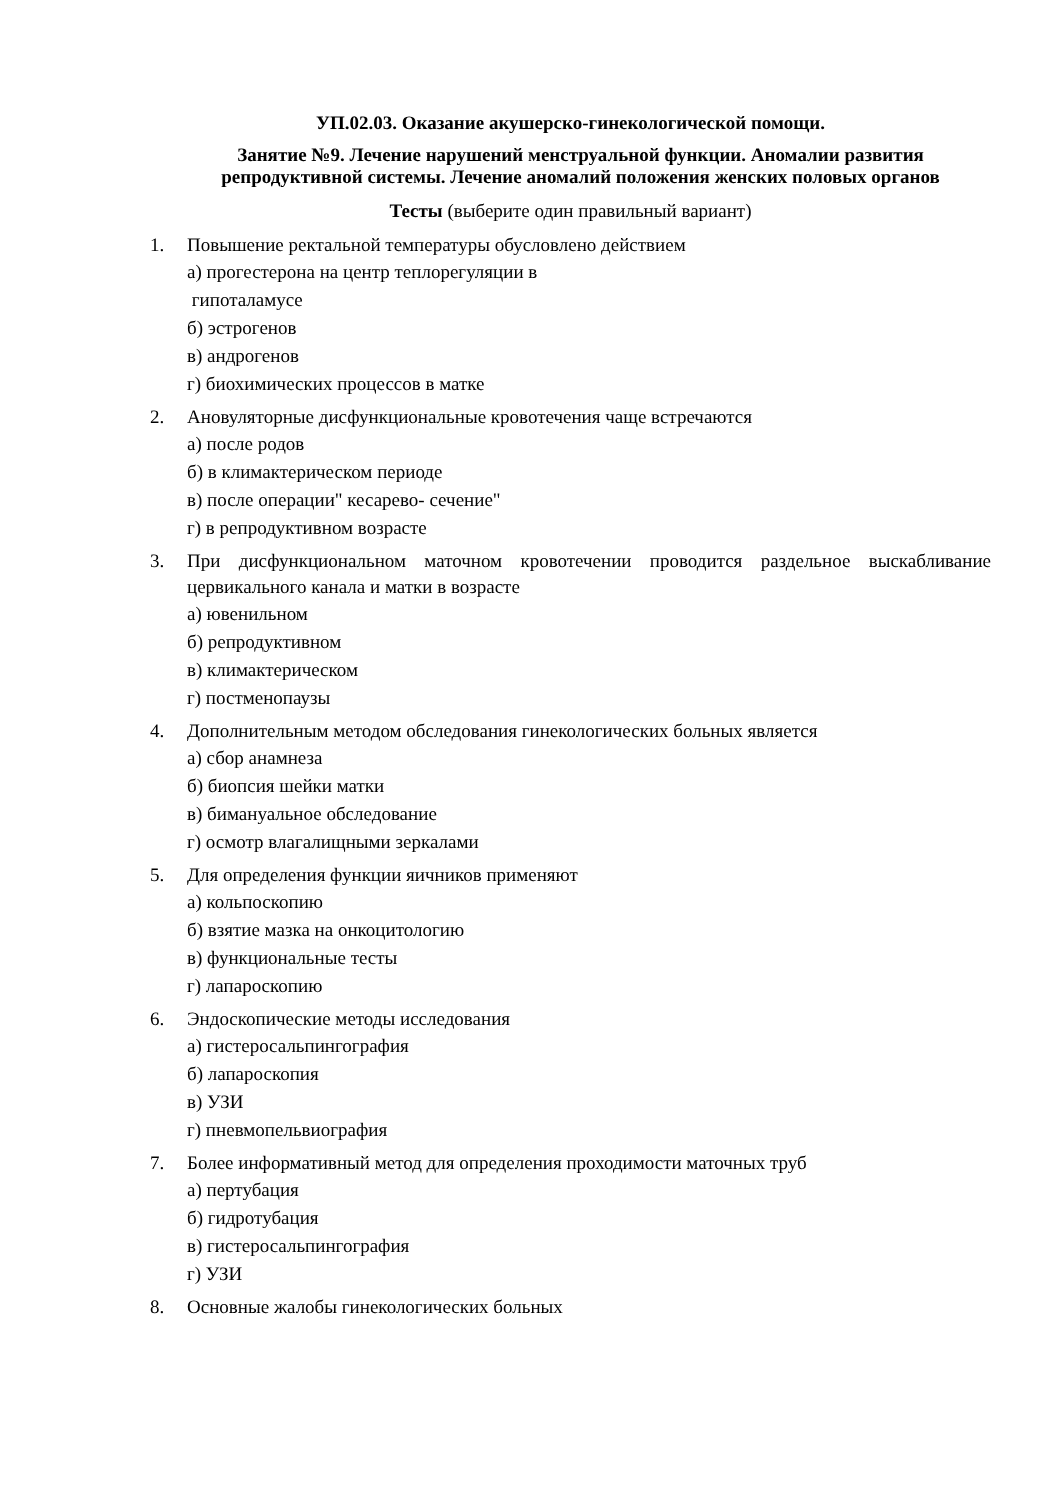УП.02.03. Оказание акушерско-гинекологической помощи.
Занятие №9. Лечение нарушений менструальной функции. Аномалии развития репродуктивной системы. Лечение аномалий положения женских половых органов
Тесты (выберите один правильный вариант)
1. Повышение ректальной температуры обусловлено действием
а) прогестерона на центр теплорегуляции в
гипоталамусе
б) эстрогенов
в) андрогенов
г) биохимических процессов в матке
2. Ановуляторные дисфункциональные кровотечения чаще встречаются
а) после родов
б) в климактерическом периоде
в) после операции" кесарево- сечение"
г) в репродуктивном возрасте
3. При дисфункциональном маточном кровотечении проводится раздельное выскабливание цервикального канала и матки в возрасте
а) ювенильном
б) репродуктивном
в) климактерическом
г) постменопаузы
4. Дополнительным методом обследования гинекологических больных является
а) сбор анамнеза
б) биопсия шейки матки
в) бимануальное обследование
г) осмотр влагалищными зеркалами
5. Для определения функции яичников применяют
а) кольпоскопию
б) взятие мазка на онкоцитологию
в) функциональные тесты
г) лапароскопию
6. Эндоскопические методы исследования
а) гистеросальпингография
б) лапароскопия
в) УЗИ
г) пневмопельвиография
7. Более информативный метод для определения проходимости маточных труб
а) пертубация
б) гидротубация
в) гистеросальпингография
г) УЗИ
8. Основные жалобы гинекологических больных